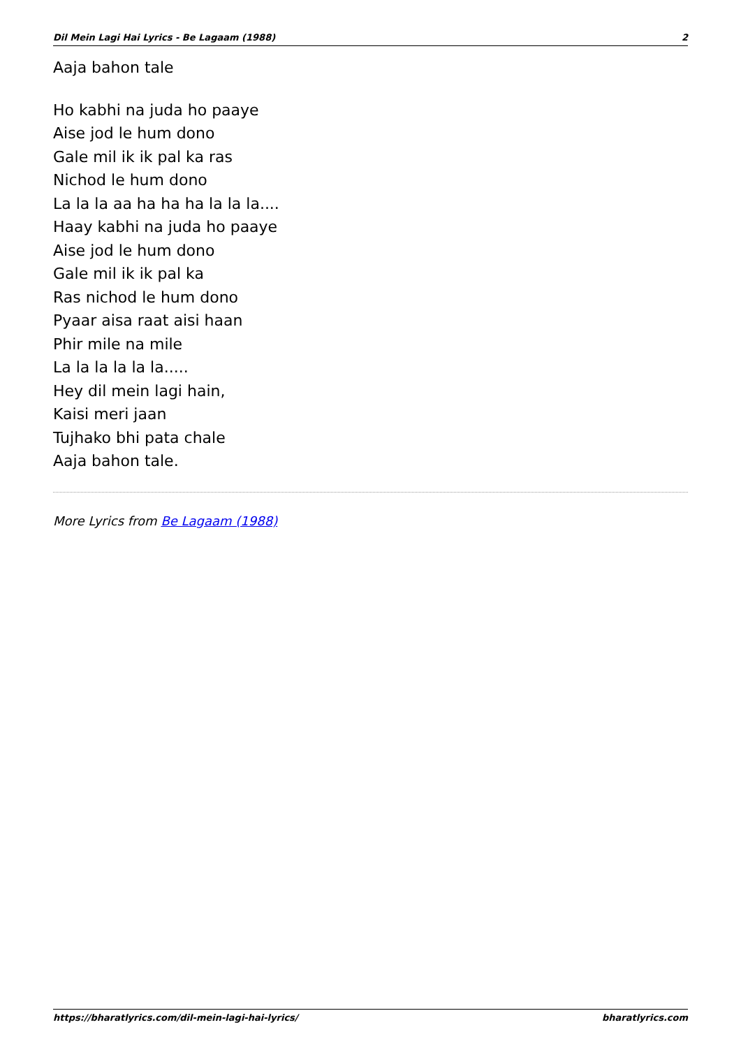Dil Mein Lagi Hai Lyrics - Be Lagaam (1988) 2
Aaja bahon tale
Ho kabhi na juda ho paaye
Aise jod le hum dono
Gale mil ik ik pal ka ras
Nichod le hum dono
La la la aa ha ha ha la la la....
Haay kabhi na juda ho paaye
Aise jod le hum dono
Gale mil ik ik pal ka
Ras nichod le hum dono
Pyaar aisa raat aisi haan
Phir mile na mile
La la la la la la.....
Hey dil mein lagi hain,
Kaisi meri jaan
Tujhako bhi pata chale
Aaja bahon tale.
More Lyrics from Be Lagaam (1988)
https://bharatlyrics.com/dil-mein-lagi-hai-lyrics/ bharatlyrics.com